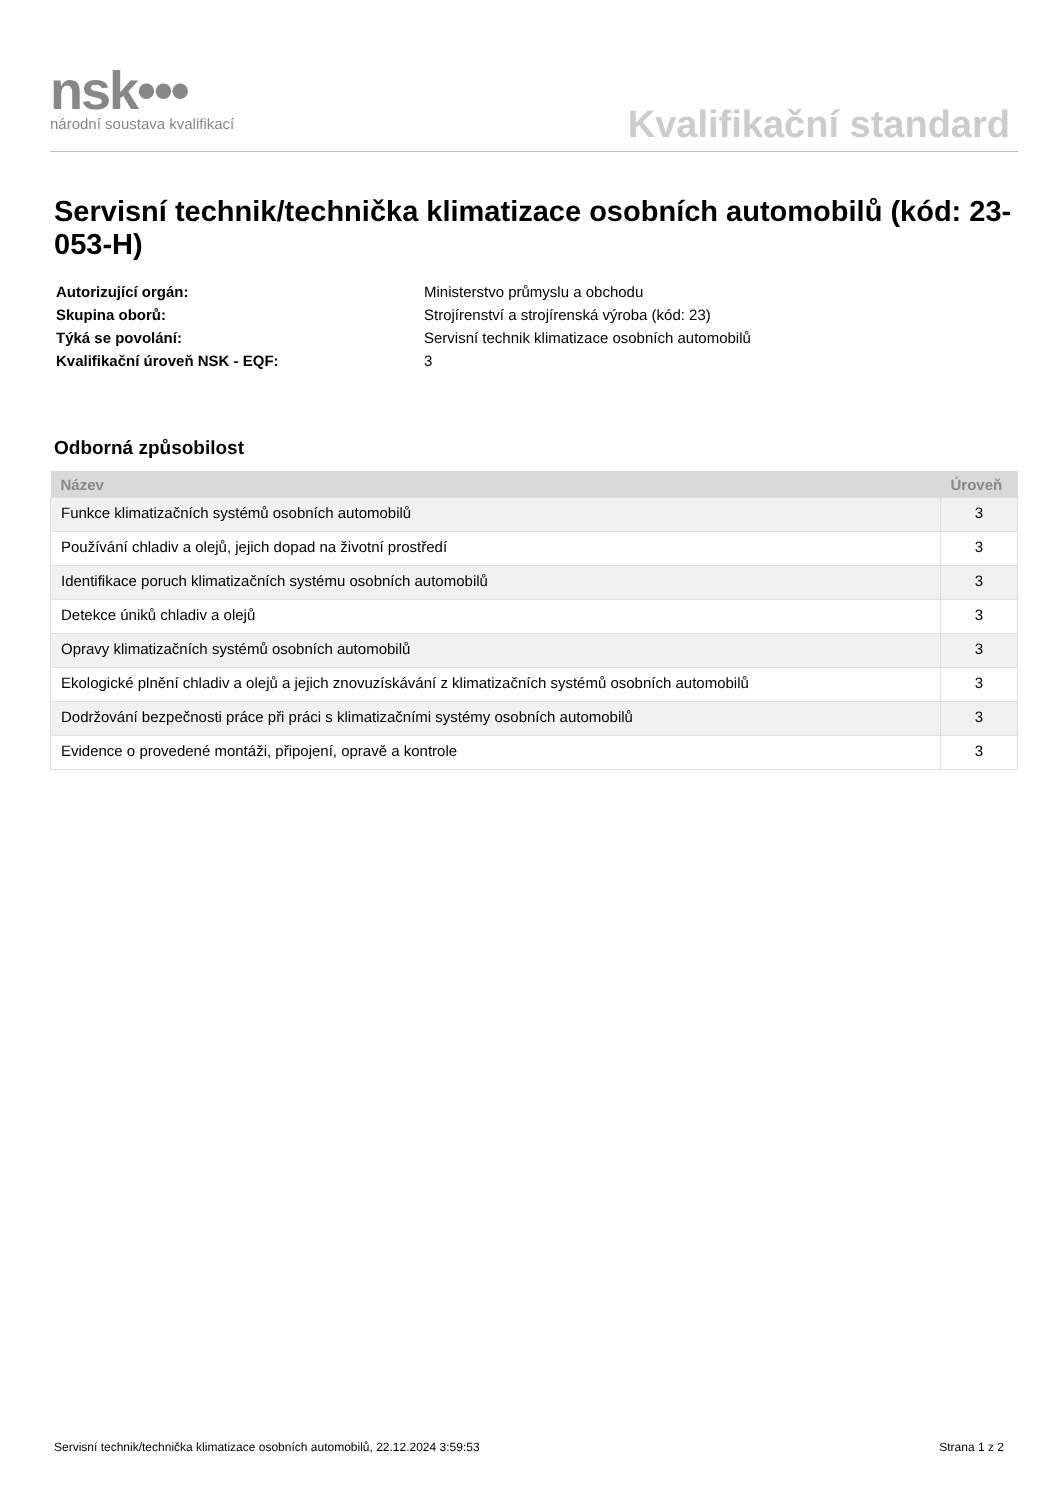nsk•••
národní soustava kvalifikací
Kvalifikační standard
Servisní technik/technička klimatizace osobních automobilů (kód: 23-053-H)
| Autorizující orgán: | Ministerstvo průmyslu a obchodu |
| Skupina oborů: | Strojírenství a strojírenská výroba (kód: 23) |
| Týká se povolání: | Servisní technik klimatizace osobních automobilů |
| Kvalifikační úroveň NSK - EQF: | 3 |
Odborná způsobilost
| Název | Úroveň |
| --- | --- |
| Funkce klimatizačních systémů osobních automobilů | 3 |
| Používání chladiv a olejů, jejich dopad na životní prostředí | 3 |
| Identifikace poruch klimatizačních systému osobních automobilů | 3 |
| Detekce úniků chladiv a olejů | 3 |
| Opravy klimatizačních systémů osobních automobilů | 3 |
| Ekologické plnění chladiv a olejů a jejich znovuzískávání z klimatizačních systémů osobních automobilů | 3 |
| Dodržování bezpečnosti práce při práci s klimatizačními systémy osobních automobilů | 3 |
| Evidence o provedené montáži, připojení, opravě a kontrole | 3 |
Servisní technik/technička klimatizace osobních automobilů, 22.12.2024 3:59:53 Strana 1 z 2